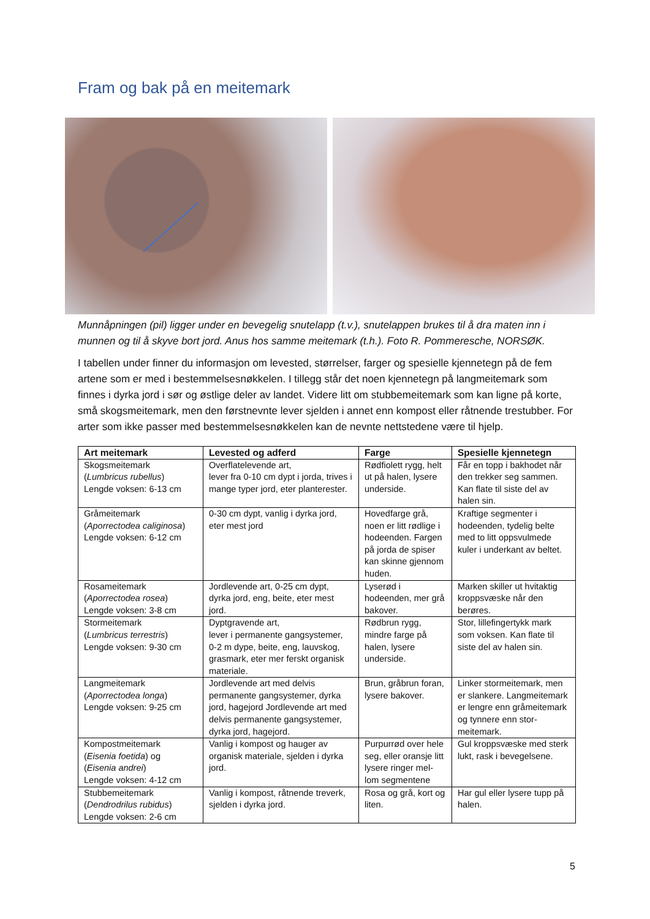Fram og bak på en meitemark
Munnåpningen (pil) ligger under en bevegelig snutelapp (t.v.), snutelappen brukes til å dra maten inn i munnen og til å skyve bort jord. Anus hos samme meitemark (t.h.). Foto R. Pommeresche, NORSØK.
I tabellen under finner du informasjon om levested, størrelser, farger og spesielle kjennetegn på de fem artene som er med i bestemmelsesnøkkelen. I tillegg står det noen kjennetegn på langmeitemark som finnes i dyrka jord i sør og østlige deler av landet. Videre litt om stubbemeitemark som kan ligne på korte, små skogsmeitemark, men den førstnevnte lever sjelden i annet enn kompost eller råtnende trestubber. For arter som ikke passer med bestemmelsesnøkkelen kan de nevnte nettstedene være til hjelp.
| Art meitemark | Levested og adferd | Farge | Spesielle kjennetegn |
| --- | --- | --- | --- |
| Skogsmeitemark ( Lumbricus rubellus ) Lengde voksen: 6-13 cm | Overflatelevende art, lever fra 0-10 cm dypt i jorda, trives i mange typer jord, eter planterester. | Rødfiolett rygg, helt ut på halen, lysere underside. | Får en topp i bakhodet når den trekker seg sammen. Kan flate til siste del av halen sin. |
| Gråmeitemark ( Aporrectodea caliginosa ) Lengde voksen: 6-12 cm | 0-30 cm dypt, vanlig i dyrka jord, eter mest jord | Hovedfarge grå, noen er litt rødlige i hodeenden. Fargen på jorda de spiser kan skinne gjennom huden. | Kraftige segmenter i hodeenden, tydelig belte med to litt oppsvulmede kuler i underkant av beltet. |
| Rosameitemark ( Aporrectodea rosea ) Lengde voksen: 3-8 cm | Jordlevende art, 0-25 cm dypt, dyrka jord, eng, beite, eter mest jord. | Lyserød i hodeenden, mer grå bakover. | Marken skiller ut hvitaktig kroppsvæske når den berøres. |
| Stormeitemark ( Lumbricus terrestris ) Lengde voksen: 9-30 cm | Dyptgravende art, lever i permanente gangsystemer, 0-2 m dype, beite, eng, lauvskog, grasmark, eter mer ferskt organisk materiale. | Rødbrun rygg, mindre farge på halen, lysere underside. | Stor, lillefingertykk mark som voksen. Kan flate til siste del av halen sin. |
| Langmeitemark ( Aporrectodea longa ) Lengde voksen: 9-25 cm | Jordlevende art med delvis permanente gangsystemer, dyrka jord, hagejord Jordlevende art med delvis permanente gangsystemer, dyrka jord, hagejord. | Brun, gråbrun foran, lysere bakover. | Linker stormeitemark, men er slankere. Langmeitemark er lengre enn gråmeitemark og tynnere enn stor-meitemark. |
| Kompostmeitemark ( Eisenia foetida ) og ( Eisenia andrei ) Lengde voksen: 4-12 cm | Vanlig i kompost og hauger av organisk materiale, sjelden i dyrka jord. | Purpurrød over hele seg, eller oransje litt lysere ringer mel-lom segmentene | Gul kroppsvæske med sterk lukt, rask i bevegelsene. |
| Stubbemeitemark ( Dendrodrilus rubidus ) Lengde voksen: 2-6 cm | Vanlig i kompost, råtnende treverk, sjelden i dyrka jord. | Rosa og grå, kort og liten. | Har gul eller lysere tupp på halen. |
5